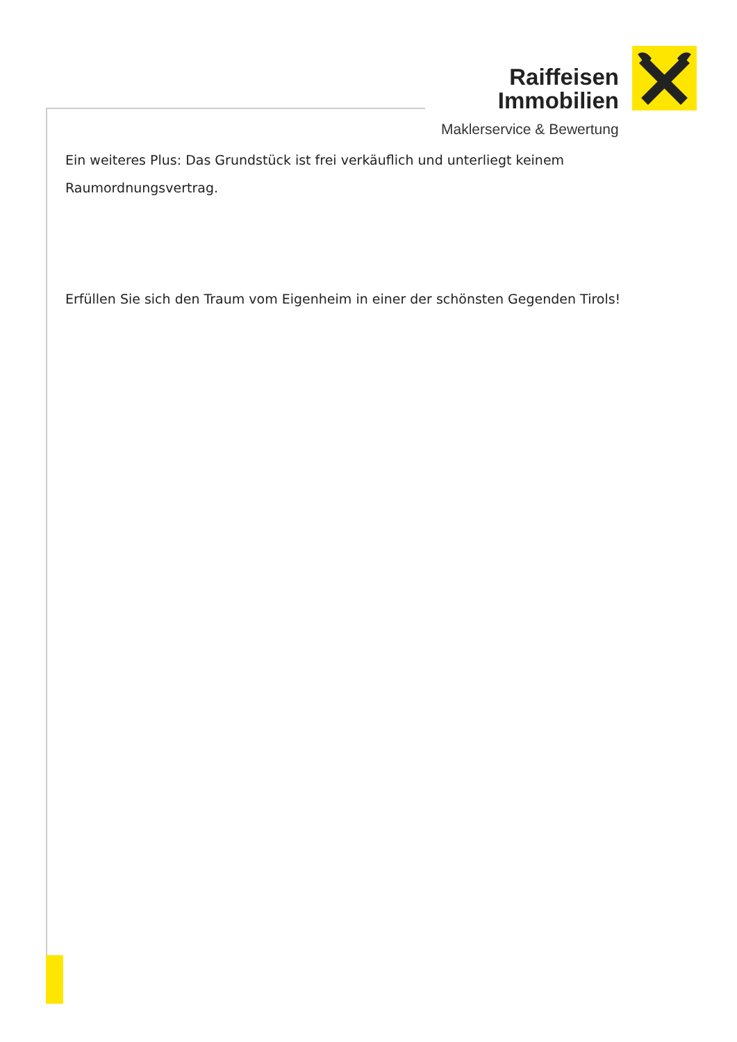Raiffeisen
Immobilien
Maklerservice & Bewertung
Ein weiteres Plus: Das Grundstück ist frei verkäuflich und unterliegt keinem Raumordnungsvertrag.
Erfüllen Sie sich den Traum vom Eigenheim in einer der schönsten Gegenden Tirols!